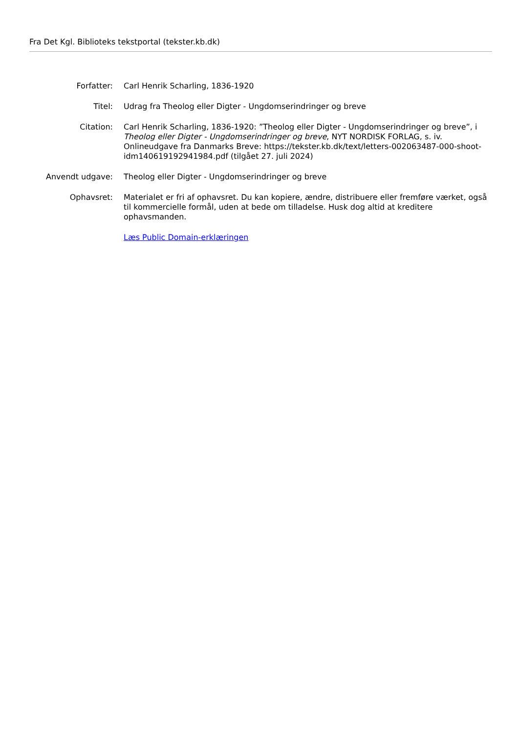Fra Det Kgl. Biblioteks tekstportal (tekster.kb.dk)
| Forfatter: | Carl Henrik Scharling, 1836-1920 |
| Titel: | Udrag fra Theolog eller Digter - Ungdomserindringer og breve |
| Citation: | Carl Henrik Scharling, 1836-1920: ”Theolog eller Digter - Ungdomserindringer og breve”, i Theolog eller Digter - Ungdomserindringer og breve , NYT NORDISK FORLAG, s. iv. Onlineudgave fra Danmarks Breve: https://tekster.kb.dk/text/letters-002063487-000-shoot-idm140619192941984.pdf (tilgået 27. juli 2024) |
| Anvendt udgave: | Theolog eller Digter - Ungdomserindringer og breve |
| Ophavsret: | Materialet er fri af ophavsret. Du kan kopiere, ændre, distribuere eller fremføre værket, også til kommercielle formål, uden at bede om tilladelse. Husk dog altid at kreditere ophavsmanden. |
| | Læs Public Domain-erklæringen |